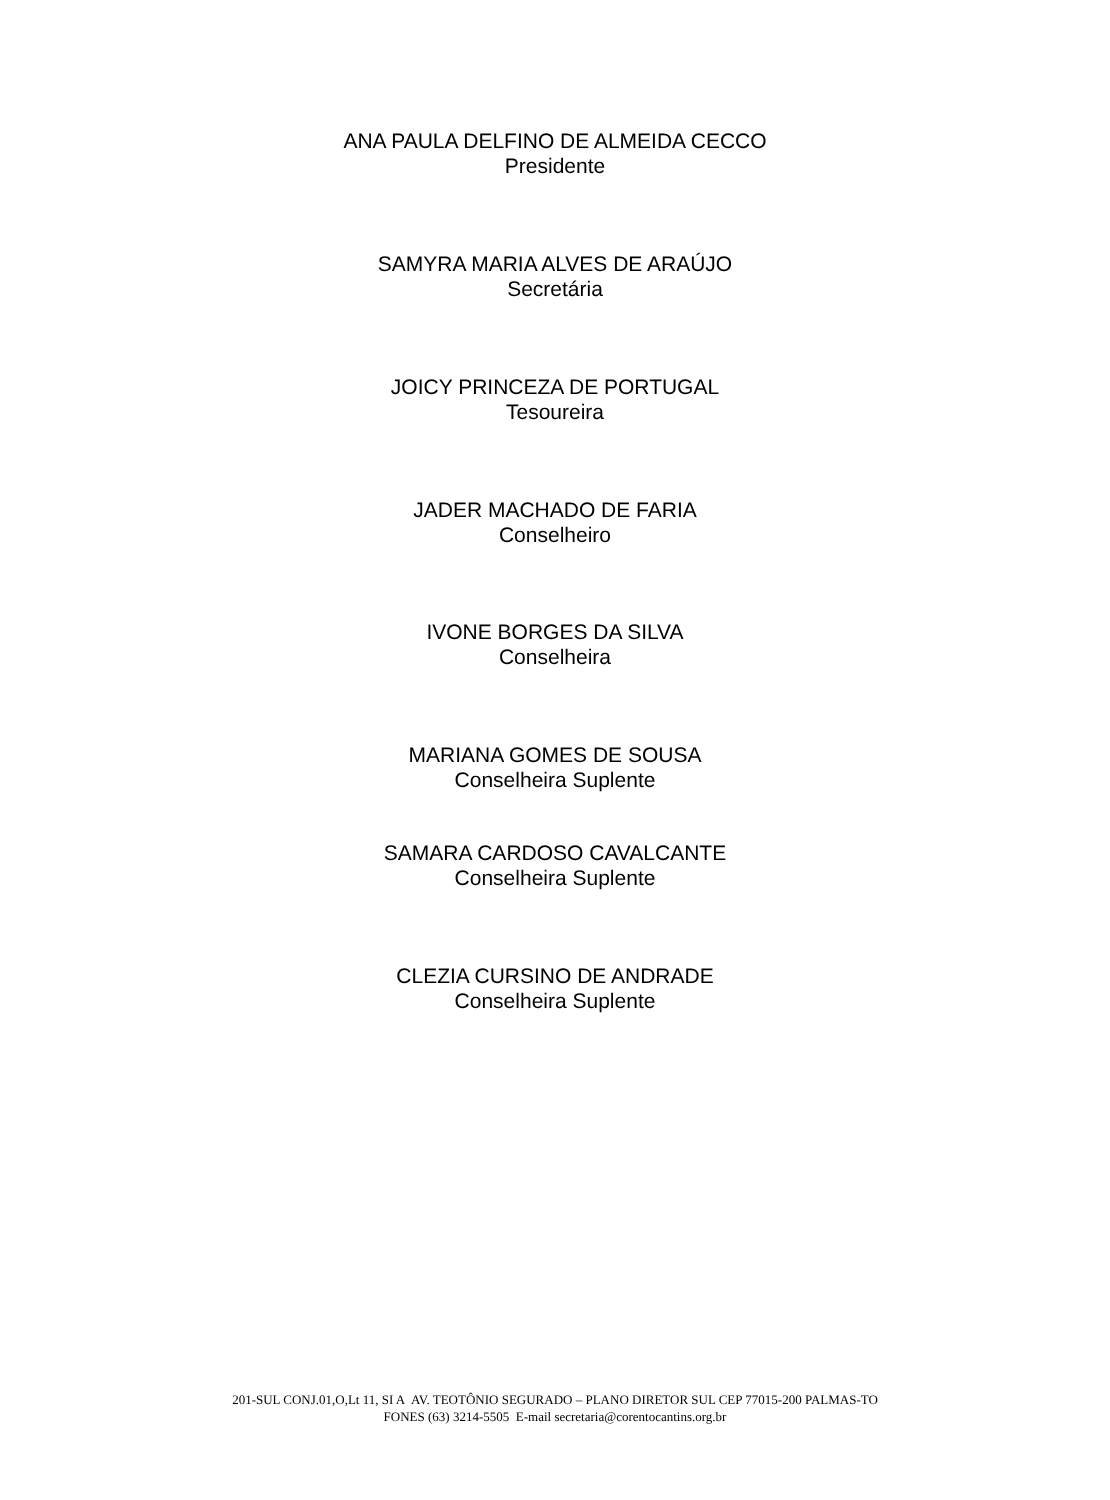ANA PAULA DELFINO DE ALMEIDA CECCO
Presidente
SAMYRA MARIA ALVES DE ARAÚJO
Secretária
JOICY PRINCEZA DE PORTUGAL
Tesoureira
JADER MACHADO DE FARIA
Conselheiro
IVONE BORGES DA SILVA
Conselheira
MARIANA GOMES DE SOUSA
Conselheira Suplente
SAMARA CARDOSO CAVALCANTE
Conselheira Suplente
CLEZIA CURSINO DE ANDRADE
Conselheira Suplente
201-SUL CONJ.01,O,Lt 11, SI A AV. TEOTÔNIO SEGURADO – PLANO DIRETOR SUL CEP 77015-200 PALMAS-TO
FONES (63) 3214-5505 E-mail secretaria@corentocantins.org.br